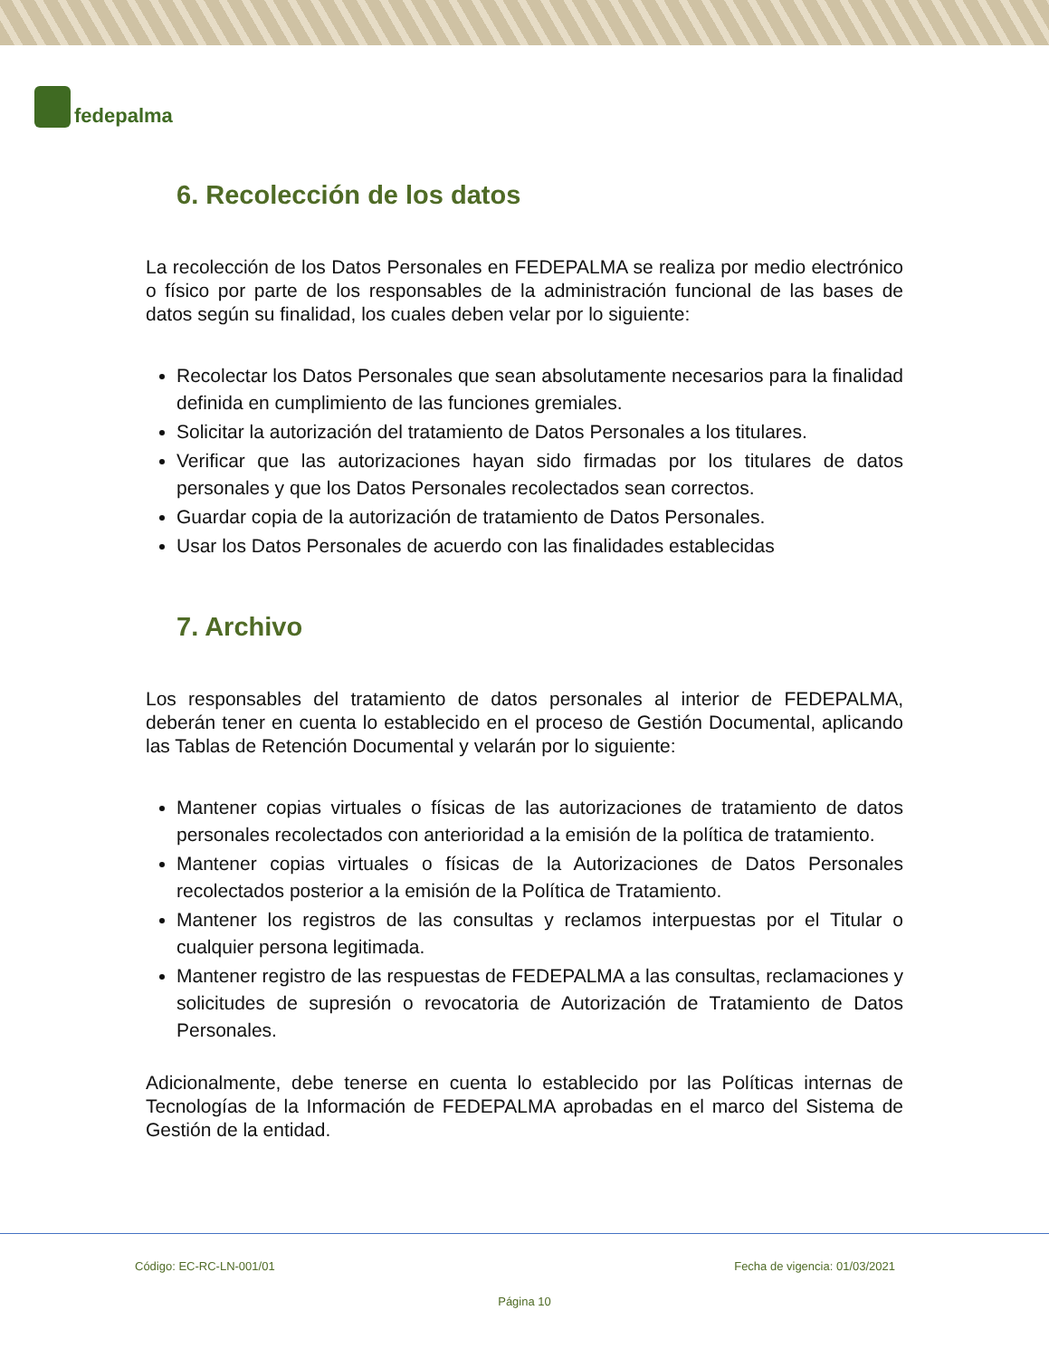fedepalma
6. Recolección de los datos
La recolección de los Datos Personales en FEDEPALMA se realiza por medio electrónico o físico por parte de los responsables de la administración funcional de las bases de datos según su finalidad, los cuales deben velar por lo siguiente:
Recolectar los Datos Personales que sean absolutamente necesarios para la finalidad definida en cumplimiento de las funciones gremiales.
Solicitar la autorización del tratamiento de Datos Personales a los titulares.
Verificar que las autorizaciones hayan sido firmadas por los titulares de datos personales y que los Datos Personales recolectados sean correctos.
Guardar copia de la autorización de tratamiento de Datos Personales.
Usar los Datos Personales de acuerdo con las finalidades establecidas
7. Archivo
Los responsables del tratamiento de datos personales al interior de FEDEPALMA, deberán tener en cuenta lo establecido en el proceso de Gestión Documental, aplicando las Tablas de Retención Documental y velarán por lo siguiente:
Mantener copias virtuales o físicas de las autorizaciones de tratamiento de datos personales recolectados con anterioridad a la emisión de la política de tratamiento.
Mantener copias virtuales o físicas de la Autorizaciones de Datos Personales recolectados posterior a la emisión de la Política de Tratamiento.
Mantener los registros de las consultas y reclamos interpuestas por el Titular o cualquier persona legitimada.
Mantener registro de las respuestas de FEDEPALMA a las consultas, reclamaciones y solicitudes de supresión o revocatoria de Autorización de Tratamiento de Datos Personales.
Adicionalmente, debe tenerse en cuenta lo establecido por las Políticas internas de Tecnologías de la Información de FEDEPALMA aprobadas en el marco del Sistema de Gestión de la entidad.
Código: EC-RC-LN-001/01 Fecha de vigencia: 01/03/2021
Página 10